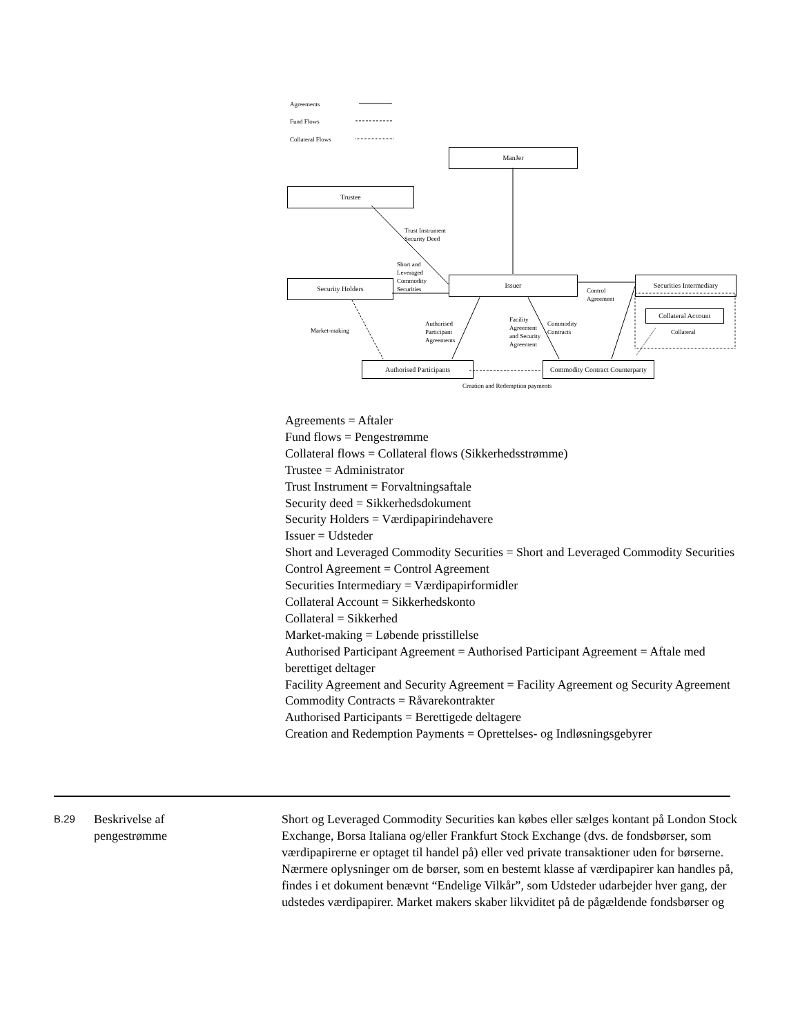Agreements
Fund Flows
Collateral Flows
ManJer
Trustee
Trust Instrument
Security Deed
Short and
Leveraged
Commodity
Securities
Security Holders Issuer
Control
Agreement
Securities Intermediary
Collateral Account
Collateral
Market-making
Authorised
Participant
Agreements
Facility
Agreement
and Security
Agreement
Commodity
Contracts
Authorised Participants
Commodity Contract Counterparty
Creation and Redemption payments
Agreements = Aftaler
Fund flows = Pengestrømme
Collateral flows = Collateral flows (Sikkerhedsstrømme)
Trustee = Administrator
Trust Instrument = Forvaltningsaftale
Security deed = Sikkerhedsdokument
Security Holders = Værdipapirindehavere
Issuer = Udsteder
Short and Leveraged Commodity Securities = Short and Leveraged Commodity Securities
Control Agreement = Control Agreement
Securities Intermediary = Værdipapirformidler
Collateral Account = Sikkerhedskonto
Collateral = Sikkerhed
Market-making = Løbende prisstillelse
Authorised Participant Agreement = Authorised Participant Agreement = Aftale med berettiget deltager
Facility Agreement and Security Agreement = Facility Agreement og Security Agreement
Commodity Contracts = Råvarekontrakter
Authorised Participants = Berettigede deltagere
Creation and Redemption Payments = Oprettelses- og Indløsningsgebyrer
| B.29 | Beskrivelse af pengestrømme | Short og Leveraged Commodity Securities kan købes eller sælges kontant på London Stock Exchange, Borsa Italiana og/eller Frankfurt Stock Exchange (dvs. de fondsbørser, som værdipapirerne er optaget til handel på) eller ved private transaktioner uden for børserne. Nærmere oplysninger om de børser, som en bestemt klasse af værdipapirer kan handles på, findes i et dokument benævnt “Endelige Vilkår”, som Udsteder udarbejder hver gang, der udstedes værdipapirer. Market makers skaber likviditet på de pågældende fondsbørser og |